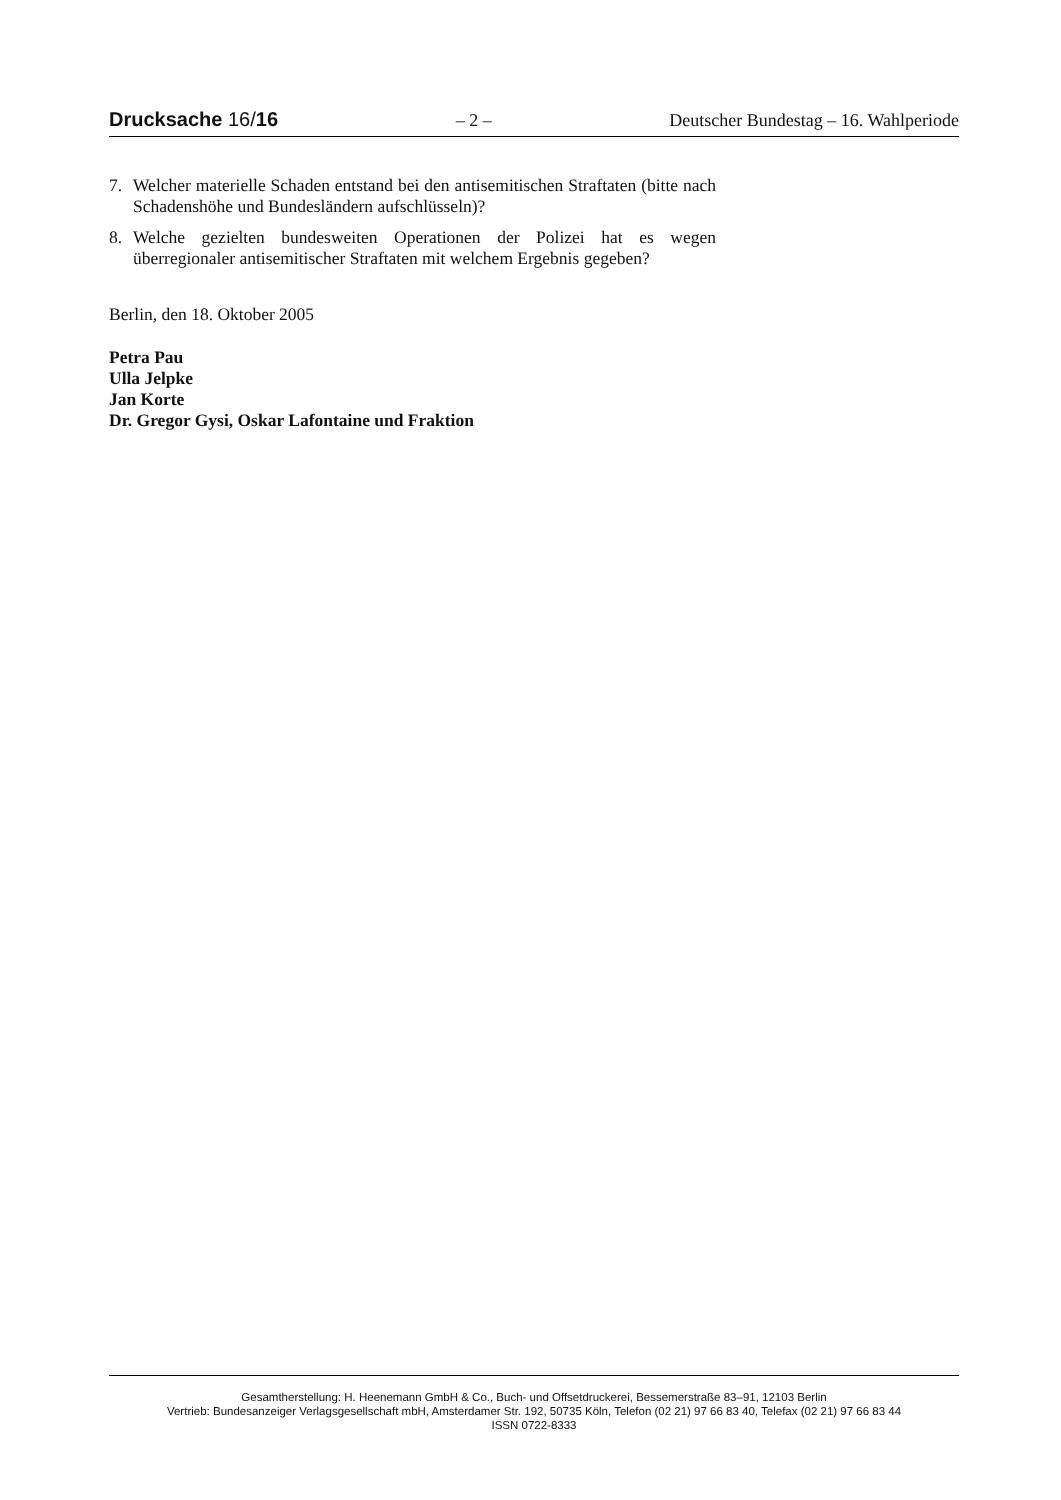Drucksache 16/16 – 2 – Deutscher Bundestag – 16. Wahlperiode
7. Welcher materielle Schaden entstand bei den antisemitischen Straftaten (bitte nach Schadenshöhe und Bundesländern aufschlüsseln)?
8. Welche gezielten bundesweiten Operationen der Polizei hat es wegen überregionaler antisemitischer Straftaten mit welchem Ergebnis gegeben?
Berlin, den 18. Oktober 2005
Petra Pau
Ulla Jelpke
Jan Korte
Dr. Gregor Gysi, Oskar Lafontaine und Fraktion
Gesamtherstellung: H. Heenemann GmbH & Co., Buch- und Offsetdruckerei, Bessemerstraße 83–91, 12103 Berlin
Vertrieb: Bundesanzeiger Verlagsgesellschaft mbH, Amsterdamer Str. 192, 50735 Köln, Telefon (02 21) 97 66 83 40, Telefax (02 21) 97 66 83 44
ISSN 0722-8333